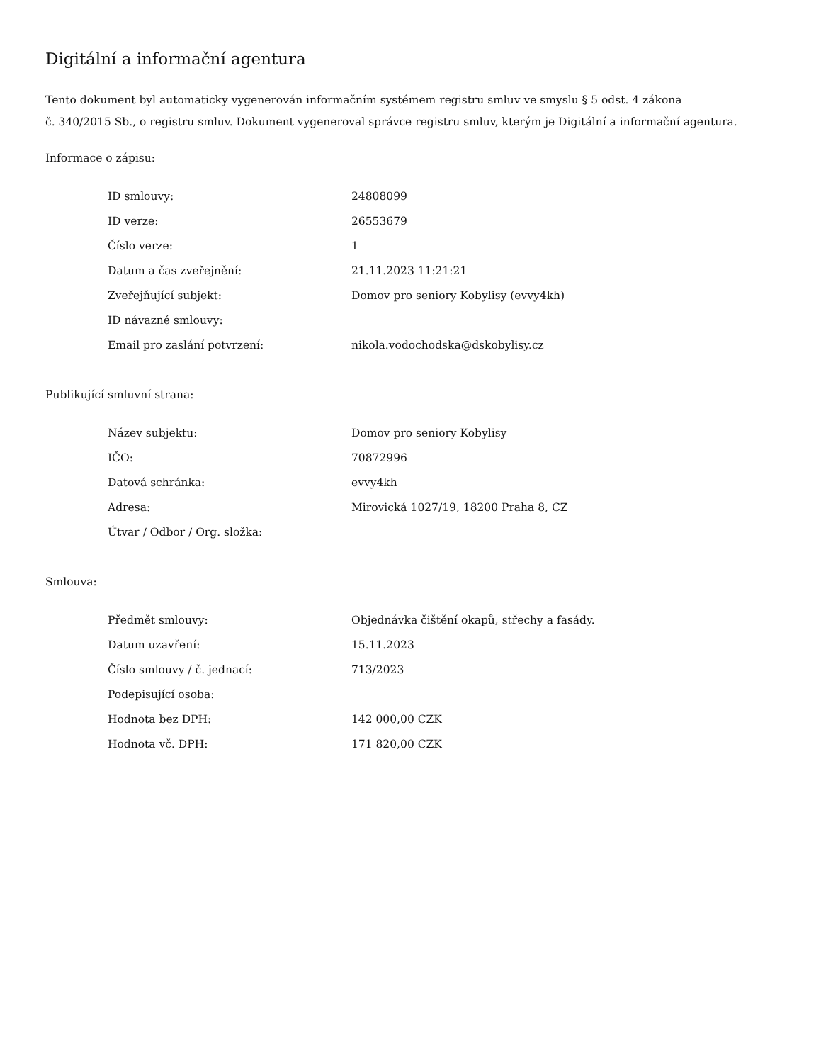Digitální a informační agentura
Tento dokument byl automaticky vygenerován informačním systémem registru smluv ve smyslu § 5 odst. 4 zákona
č. 340/2015 Sb., o registru smluv. Dokument vygeneroval správce registru smluv, kterým je Digitální a informační agentura.
Informace o zápisu:
| ID smlouvy: | 24808099 |
| ID verze: | 26553679 |
| Číslo verze: | 1 |
| Datum a čas zveřejnění: | 21.11.2023 11:21:21 |
| Zveřejňující subjekt: | Domov pro seniory Kobylisy (evvy4kh) |
| ID návazné smlouvy: | |
| Email pro zaslání potvrzení: | nikola.vodochodska@dskobylisy.cz |
Publikující smluvní strana:
| Název subjektu: | Domov pro seniory Kobylisy |
| IČO: | 70872996 |
| Datová schránka: | evvy4kh |
| Adresa: | Mirovická 1027/19, 18200 Praha 8, CZ |
| Útvar / Odbor / Org. složka: | |
Smlouva:
| Předmět smlouvy: | Objednávka čištění okapů, střechy a fasády. |
| Datum uzavření: | 15.11.2023 |
| Číslo smlouvy / č. jednací: | 713/2023 |
| Podepisující osoba: | |
| Hodnota bez DPH: | 142 000,00 CZK |
| Hodnota vč. DPH: | 171 820,00 CZK |